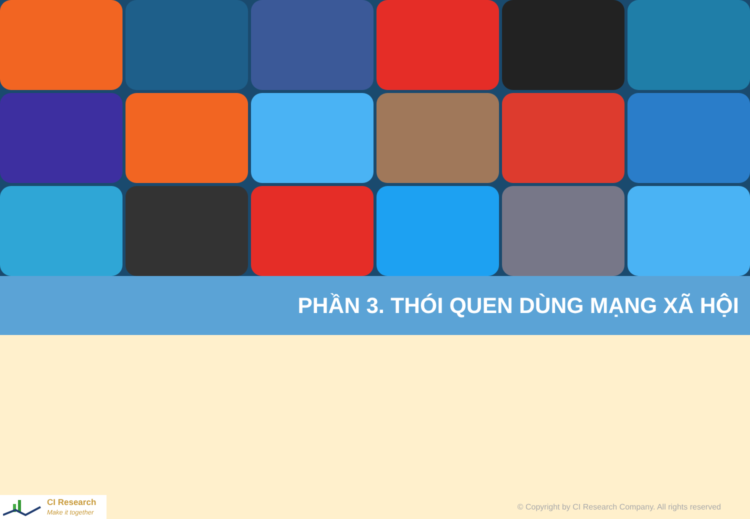PHẦN 3. THÓI QUEN DÙNG MẠNG XÃ HỘI
CI Research
Make it together
© Copyright by CI Research Company. All rights reserved